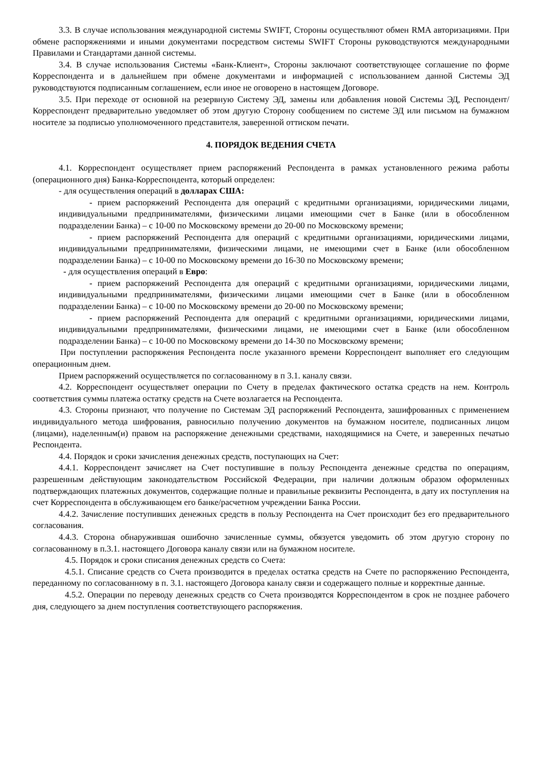3.3. В случае использования международной системы SWIFT, Стороны осуществляют обмен RMA авторизациями. При обмене распоряжениями и иными документами посредством системы SWIFT Стороны руководствуются международными Правилами и Стандартами данной системы.
3.4. В случае использования Системы «Банк-Клиент», Стороны заключают соответствующее соглашение по форме Корреспондента и в дальнейшем при обмене документами и информацией с использованием данной Системы ЭД руководствуются подписанным соглашением, если иное не оговорено в настоящем Договоре.
3.5. При переходе от основной на резервную Систему ЭД, замены или добавления новой Системы ЭД, Респондент/Корреспондент предварительно уведомляет об этом другую Сторону сообщением по системе ЭД или письмом на бумажном носителе за подписью уполномоченного представителя, заверенной оттиском печати.
4. ПОРЯДОК ВЕДЕНИЯ СЧЕТА
4.1. Корреспондент осуществляет прием распоряжений Респондента в рамках установленного режима работы (операционного дня) Банка-Корреспондента, который определен:
- для осуществления операций в долларах США:
- прием распоряжений Респондента для операций с кредитными организациями, юридическими лицами, индивидуальными предпринимателями, физическими лицами имеющими счет в Банке (или в обособленном подразделении Банка) – с 10-00 по Московскому времени до 20-00 по Московскому времени;
- прием распоряжений Респондента для операций с кредитными организациями, юридическими лицами, индивидуальными предпринимателями, физическими лицами, не имеющими счет в Банке (или обособленном подразделении Банка) – с 10-00 по Московскому времени до 16-30 по Московскому времени;
- для осуществления операций в Евро:
- прием распоряжений Респондента для операций с кредитными организациями, юридическими лицами, индивидуальными предпринимателями, физическими лицами имеющими счет в Банке (или в обособленном подразделении Банка) – с 10-00 по Московскому времени до 20-00 по Московскому времени;
- прием распоряжений Респондента для операций с кредитными организациями, юридическими лицами, индивидуальными предпринимателями, физическими лицами, не имеющими счет в Банке (или обособленном подразделении Банка) – с 10-00 по Московскому времени до 14-30 по Московскому времени;
При поступлении распоряжения Респондента после указанного времени Корреспондент выполняет его следующим операционным днем.
Прием распоряжений осуществляется по согласованному в п 3.1. каналу связи.
4.2. Корреспондент осуществляет операции по Счету в пределах фактического остатка средств на нем. Контроль соответствия суммы платежа остатку средств на Счете возлагается на Респондента.
4.3. Стороны признают, что получение по Системам ЭД распоряжений Респондента, зашифрованных с применением индивидуального метода шифрования, равносильно получению документов на бумажном носителе, подписанных лицом (лицами), наделенным(и) правом на распоряжение денежными средствами, находящимися на Счете, и заверенных печатью Респондента.
4.4. Порядок и сроки зачисления денежных средств, поступающих на Счет:
4.4.1. Корреспондент зачисляет на Счет поступившие в пользу Респондента денежные средства по операциям, разрешенным действующим законодательством Российской Федерации, при наличии должным образом оформленных подтверждающих платежных документов, содержащие полные и правильные реквизиты Респондента, в дату их поступления на счет Корреспондента в обслуживающем его банке/расчетном учреждении Банка России.
4.4.2. Зачисление поступивших денежных средств в пользу Респондента на Счет происходит без его предварительного согласования.
4.4.3. Сторона обнаружившая ошибочно зачисленные суммы, обязуется уведомить об этом другую сторону по согласованному в п.3.1. настоящего Договора каналу связи или на бумажном носителе.
4.5. Порядок и сроки списания денежных средств со Счета:
4.5.1. Списание средств со Счета производится в пределах остатка средств на Счете по распоряжению Респондента, переданному по согласованному в п. 3.1. настоящего Договора каналу связи и содержащего полные и корректные данные.
4.5.2. Операции по переводу денежных средств со Счета производятся Корреспондентом в срок не позднее рабочего дня, следующего за днем поступления соответствующего распоряжения.